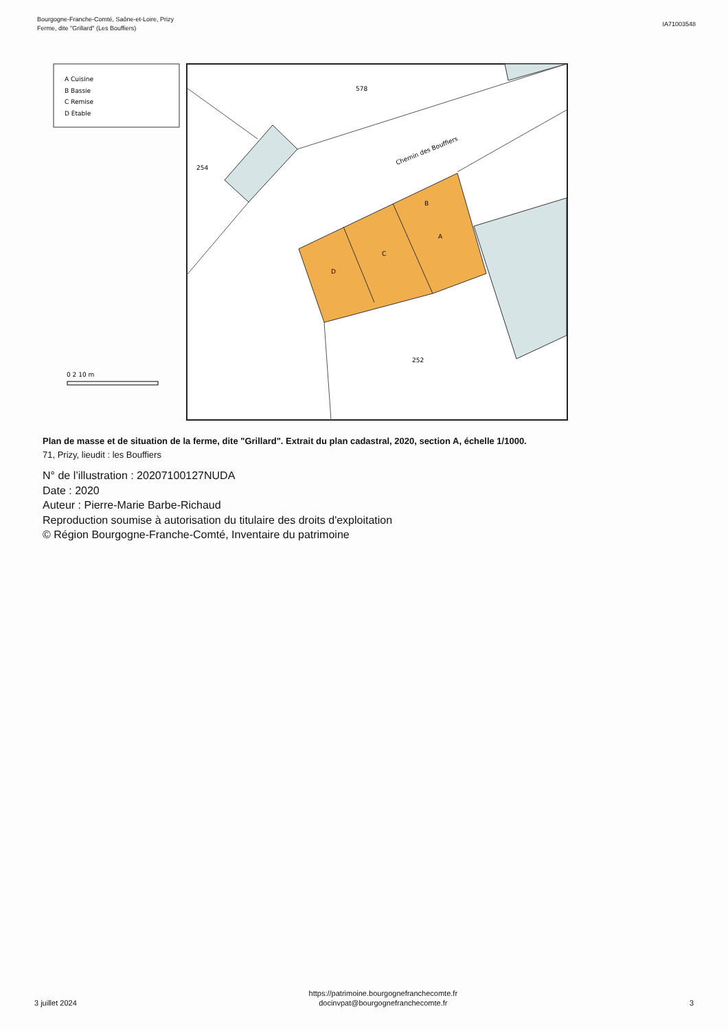Bourgogne-Franche-Comté, Saône-et-Loire, Prizy
Ferme, dite "Grillard" (Les Bouffiers)
IA71003548
A Cuisine
B Bassie
C Remise
D Étable
B
A
C
D
578
254
252
Chemin des Bouffiers
0 2 10 m
Plan de masse et de situation de la ferme, dite "Grillard". Extrait du plan cadastral, 2020, section A, échelle 1/1000.
71, Prizy, lieudit : les Bouffiers
N° de l’illustration : 20207100127NUDA
Date : 2020
Auteur : Pierre-Marie Barbe-Richaud
Reproduction soumise à autorisation du titulaire des droits d'exploitation
© Région Bourgogne-Franche-Comté, Inventaire du patrimoine
3 juillet 2024
https://patrimoine.bourgognefranchecomte.fr
docinvpat@bourgognefranchecomte.fr
3